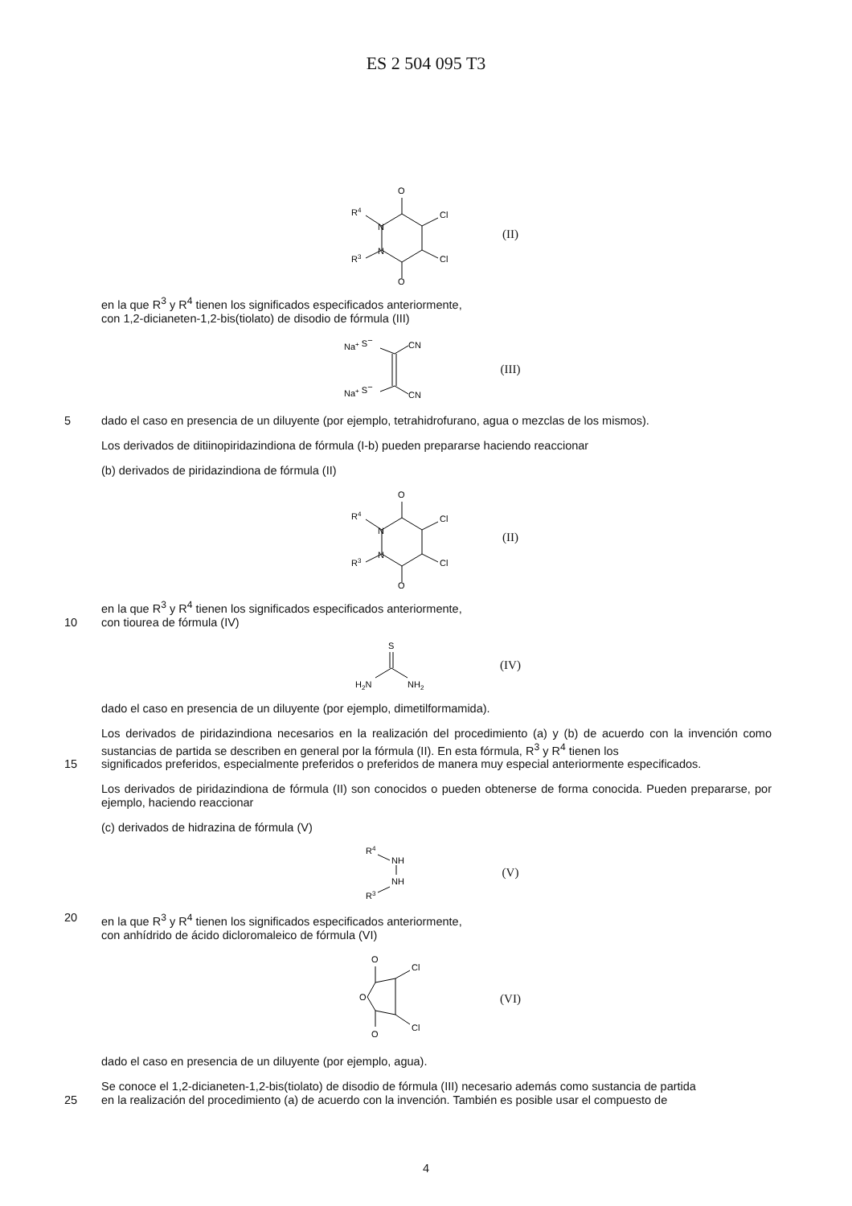ES 2 504 095 T3
O
O
Cl
Cl
R4
R3
N
N
(II)
en la que R<sup>3</sup> y R<sup>4</sup> tienen los significados especificados anteriormente,
con 1,2-dicianeten-1,2-bis(tiolato) de disodio de fórmula (III)
Na+ S−
CN
Na+ S−
CN
(III)
5 dado el caso en presencia de un diluyente (por ejemplo, tetrahidrofurano, agua o mezclas de los mismos).
Los derivados de ditiinopiridazindiona de fórmula (I-b) pueden prepararse haciendo reaccionar
(b) derivados de piridazindiona de fórmula (II)
O
O
Cl
Cl
R4
R3
N
N
(II)
en la que R<sup>3</sup> y R<sup>4</sup> tienen los significados especificados anteriormente,
10 con tiourea de fórmula (IV)
S
H2N
NH2
(IV)
dado el caso en presencia de un diluyente (por ejemplo, dimetilformamida).
Los derivados de piridazindiona necesarios en la realización del procedimiento (a) y (b) de acuerdo con la invención como sustancias de partida se describen en general por la fórmula (II). En esta fórmula, R<sup>3</sup> y R<sup>4</sup> tienen los
15 significados preferidos, especialmente preferidos o preferidos de manera muy especial anteriormente especificados.
Los derivados de piridazindiona de fórmula (II) son conocidos o pueden obtenerse de forma conocida. Pueden prepararse, por ejemplo, haciendo reaccionar
(c) derivados de hidrazina de fórmula (V)
R4
NH
NH
R3
(V)
20 en la que R<sup>3</sup> y R<sup>4</sup> tienen los significados especificados anteriormente,
con anhídrido de ácido dicloromaleico de fórmula (VI)
O
O
O
Cl
Cl
(VI)
dado el caso en presencia de un diluyente (por ejemplo, agua).
Se conoce el 1,2-dicianeten-1,2-bis(tiolato) de disodio de fórmula (III) necesario además como sustancia de partida
25 en la realización del procedimiento (a) de acuerdo con la invención. También es posible usar el compuesto de
4